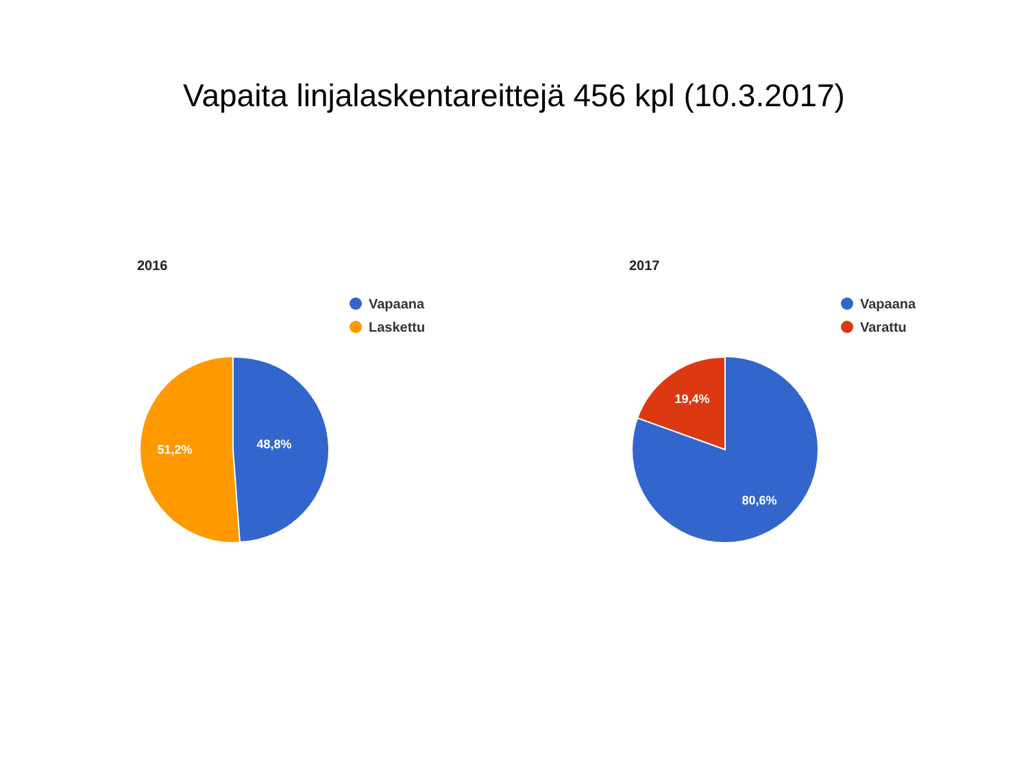Vapaita linjalaskentareittejä 456 kpl (10.3.2017)
2016
Vapaana
Laskettu
48,8%
51,2%
2017
Vapaana
Varattu
19,4%
80,6%